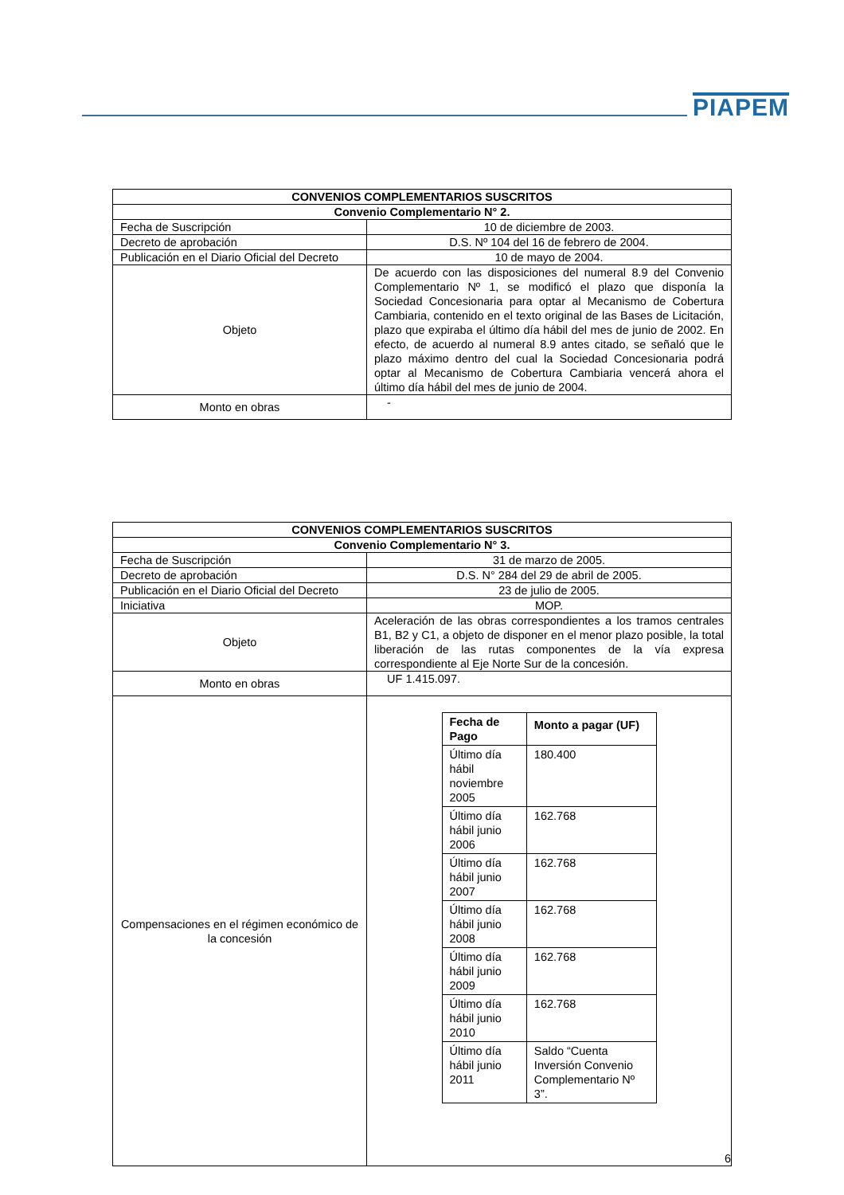PIAPEM
| CONVENIOS COMPLEMENTARIOS SUSCRITOS | |
| --- | --- |
| Convenio Complementario N° 2. | |
| Fecha de Suscripción | 10 de diciembre de 2003. |
| Decreto de aprobación | D.S. Nº 104 del 16 de febrero de 2004. |
| Publicación en el Diario Oficial del Decreto | 10 de mayo de 2004. |
| Objeto | De acuerdo con las disposiciones del numeral 8.9 del Convenio Complementario Nº 1, se modificó el plazo que disponía la Sociedad Concesionaria para optar al Mecanismo de Cobertura Cambiaria, contenido en el texto original de las Bases de Licitación, plazo que expiraba el último día hábil del mes de junio de 2002. En efecto, de acuerdo al numeral 8.9 antes citado, se señaló que le plazo máximo dentro del cual la Sociedad Concesionaria podrá optar al Mecanismo de Cobertura Cambiaria vencerá ahora el último día hábil del mes de junio de 2004. |
| Monto en obras | - |
| CONVENIOS COMPLEMENTARIOS SUSCRITOS | |
| --- | --- |
| Convenio Complementario N° 3. | |
| Fecha de Suscripción | 31 de marzo de 2005. |
| Decreto de aprobación | D.S. N° 284 del 29 de abril de 2005. |
| Publicación en el Diario Oficial del Decreto | 23 de julio de 2005. |
| Iniciativa | MOP. |
| Objeto | Aceleración de las obras correspondientes a los tramos centrales B1, B2 y C1, a objeto de disponer en el menor plazo posible, la total liberación de las rutas componentes de la vía expresa correspondiente al Eje Norte Sur de la concesión. |
| Monto en obras | UF 1.415.097. |
| Compensaciones en el régimen económico de la concesión | / Fecha de Pago / Monto a pagar (UF) / / --- / --- / / Último día hábil noviembre 2005 / 180.400 / / Último día hábil junio 2006 / 162.768 / / Último día hábil junio 2007 / 162.768 / / Último día hábil junio 2008 / 162.768 / / Último día hábil junio 2009 / 162.768 / / Último día hábil junio 2010 / 162.768 / / Último día hábil junio 2011 / Saldo “Cuenta Inversión Convenio Complementario Nº 3”. / 6 |